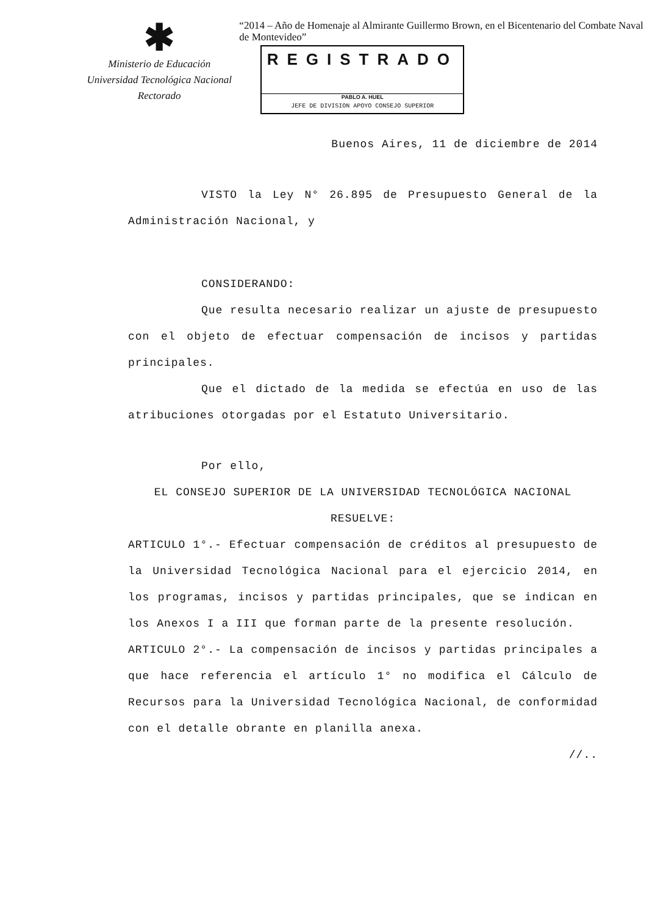✱
Ministerio de Educación
Universidad Tecnológica Nacional
Rectorado
“2014 – Año de Homenaje al Almirante Guillermo Brown, en el Bicentenario del Combate Naval de Montevideo”
REGISTRADO
PABLO A. HUEL
JEFE DE DIVISION APOYO CONSEJO SUPERIOR
Buenos Aires, 11 de diciembre de 2014
VISTO la Ley N° 26.895 de Presupuesto General de la Administración Nacional, y
CONSIDERANDO:
Que resulta necesario realizar un ajuste de presupuesto con el objeto de efectuar compensación de incisos y partidas principales.
Que el dictado de la medida se efectúa en uso de las atribuciones otorgadas por el Estatuto Universitario.
Por ello,
EL CONSEJO SUPERIOR DE LA UNIVERSIDAD TECNOLÓGICA NACIONAL
RESUELVE:
ARTICULO 1°.- Efectuar compensación de créditos al presupuesto de la Universidad Tecnológica Nacional para el ejercicio 2014, en los programas, incisos y partidas principales, que se indican en los Anexos I a III que forman parte de la presente resolución.
ARTICULO 2°.- La compensación de incisos y partidas principales a que hace referencia el artículo 1° no modifica el Cálculo de Recursos para la Universidad Tecnológica Nacional, de conformidad con el detalle obrante en planilla anexa.
//..